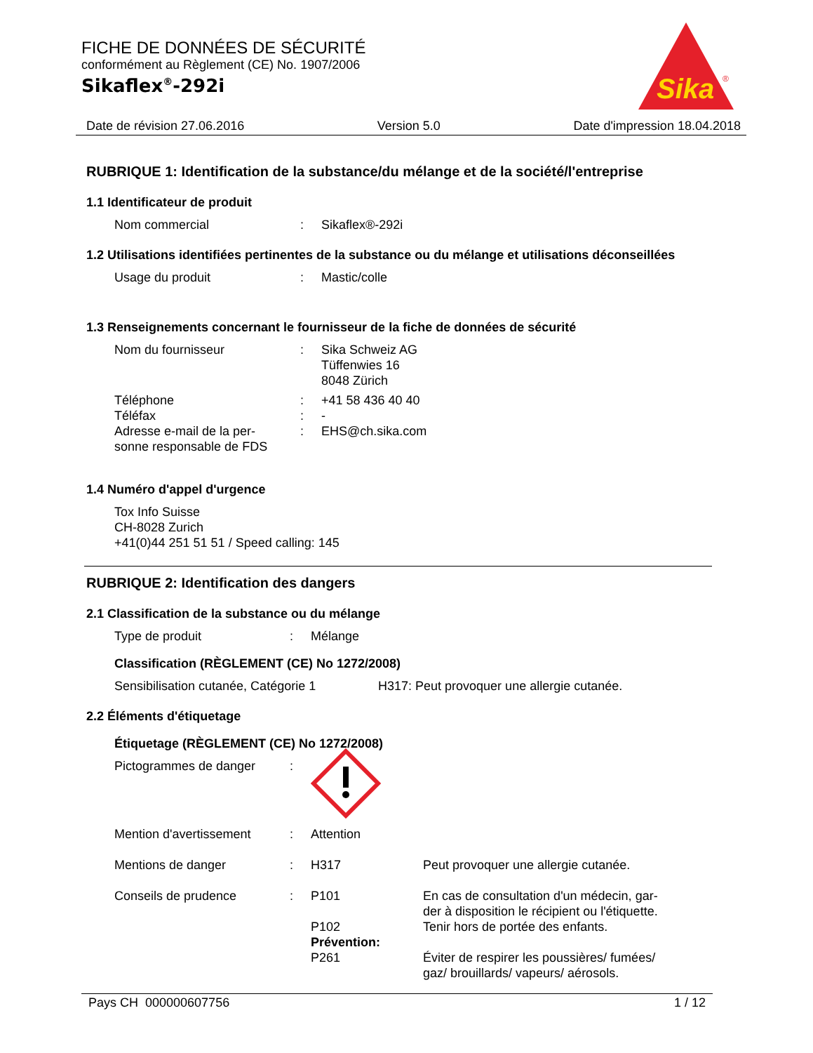Sika
®
FICHE DE DONNÉES DE SÉCURITÉ
conformément au Règlement (CE) No. 1907/2006
Sikaflex<sup>®</sup>-292i
Date de révision 27.06.2016 Version 5.0 Date d'impression 18.04.2018
RUBRIQUE 1: Identification de la substance/du mélange et de la société/l'entreprise
1.1 Identificateur de produit
Nom commercial: Sikaflex®-292i
1.2 Utilisations identifiées pertinentes de la substance ou du mélange et utilisations déconseillées
Usage du produit: Mastic/colle
1.3 Renseignements concernant le fournisseur de la fiche de données de sécurité
Nom du fournisseur: Sika Schweiz AG
Tüffenwies 16
8048 Zürich
Téléphone: +41 58 436 40 40
Téléfax: -
Adresse e-mail de la per-
sonne responsable de FDS: EHS@ch.sika.com
1.4 Numéro d'appel d'urgence
Tox Info Suisse
CH-8028 Zurich
+41(0)44 251 51 51 / Speed calling: 145
RUBRIQUE 2: Identification des dangers
2.1 Classification de la substance ou du mélange
Type de produit: Mélange
Classification (RÈGLEMENT (CE) No 1272/2008)
Sensibilisation cutanée, Catégorie 1 H317: Peut provoquer une allergie cutanée.
2.2 Éléments d'étiquetage
Étiquetage (RÈGLEMENT (CE) No 1272/2008)
Pictogrammes de danger:
Mention d'avertissement: Attention
Mentions de danger: H317 Peut provoquer une allergie cutanée.
Conseils de prudence: P101 En cas de consultation d'un médecin, gar-
der à disposition le récipient ou l'étiquette.
P102
Prévention: Tenir hors de portée des enfants.
P261 Éviter de respirer les poussières/ fumées/
gaz/ brouillards/ vapeurs/ aérosols.
Pays CH 000000607756 1 / 12